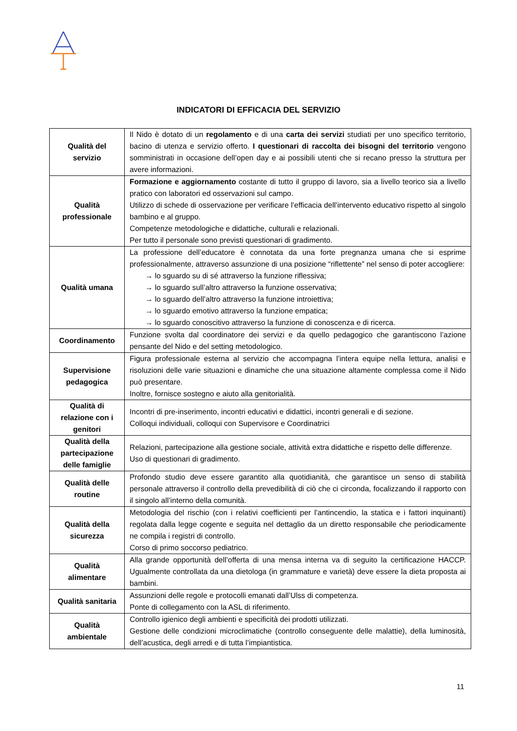INDICATORI DI EFFICACIA DEL SERVIZIO
| Qualità del servizio | Il Nido è dotato di un regolamento e di una carta dei servizi studiati per uno specifico territorio, bacino di utenza e servizio offerto. I questionari di raccolta dei bisogni del territorio vengono somministrati in occasione dell’open day e ai possibili utenti che si recano presso la struttura per avere informazioni. |
| Qualità professionale | Formazione e aggiornamento costante di tutto il gruppo di lavoro, sia a livello teorico sia a livello pratico con laboratori ed osservazioni sul campo. Utilizzo di schede di osservazione per verificare l’efficacia dell’intervento educativo rispetto al singolo bambino e al gruppo. Competenze metodologiche e didattiche, culturali e relazionali. Per tutto il personale sono previsti questionari di gradimento. |
| Qualità umana | La professione dell’educatore è connotata da una forte pregnanza umana che si esprime professionalmente, attraverso assunzione di una posizione “riflettente” nel senso di poter accogliere: → lo sguardo su di sé attraverso la funzione riflessiva; → lo sguardo sull’altro attraverso la funzione osservativa; → lo sguardo dell’altro attraverso la funzione introiettiva; → lo sguardo emotivo attraverso la funzione empatica; → lo sguardo conoscitivo attraverso la funzione di conoscenza e di ricerca. |
| Coordinamento | Funzione svolta dal coordinatore dei servizi e da quello pedagogico che garantiscono l’azione pensante del Nido e del setting metodologico. |
| Supervisione pedagogica | Figura professionale esterna al servizio che accompagna l’intera equipe nella lettura, analisi e risoluzioni delle varie situazioni e dinamiche che una situazione altamente complessa come il Nido può presentare. Inoltre, fornisce sostegno e aiuto alla genitorialità. |
| Qualità di relazione con i genitori | Incontri di pre-inserimento, incontri educativi e didattici, incontri generali e di sezione. Colloqui individuali, colloqui con Supervisore e Coordinatrici |
| Qualità della partecipazione delle famiglie | Relazioni, partecipazione alla gestione sociale, attività extra didattiche e rispetto delle differenze. Uso di questionari di gradimento. |
| Qualità delle routine | Profondo studio deve essere garantito alla quotidianità, che garantisce un senso di stabilità personale attraverso il controllo della prevedibilità di ciò che ci circonda, focalizzando il rapporto con il singolo all’interno della comunità. |
| Qualità della sicurezza | Metodologia del rischio (con i relativi coefficienti per l’antincendio, la statica e i fattori inquinanti) regolata dalla legge cogente e seguita nel dettaglio da un diretto responsabile che periodicamente ne compila i registri di controllo. Corso di primo soccorso pediatrico. |
| Qualità alimentare | Alla grande opportunità dell’offerta di una mensa interna va di seguito la certificazione HACCP. Ugualmente controllata da una dietologa (in grammature e varietà) deve essere la dieta proposta ai bambini. |
| Qualità sanitaria | Assunzioni delle regole e protocolli emanati dall’Ulss di competenza. Ponte di collegamento con la ASL di riferimento. |
| Qualità ambientale | Controllo igienico degli ambienti e specificità dei prodotti utilizzati. Gestione delle condizioni microclimatiche (controllo conseguente delle malattie), della luminosità, dell’acustica, degli arredi e di tutta l’impiantistica. |
11